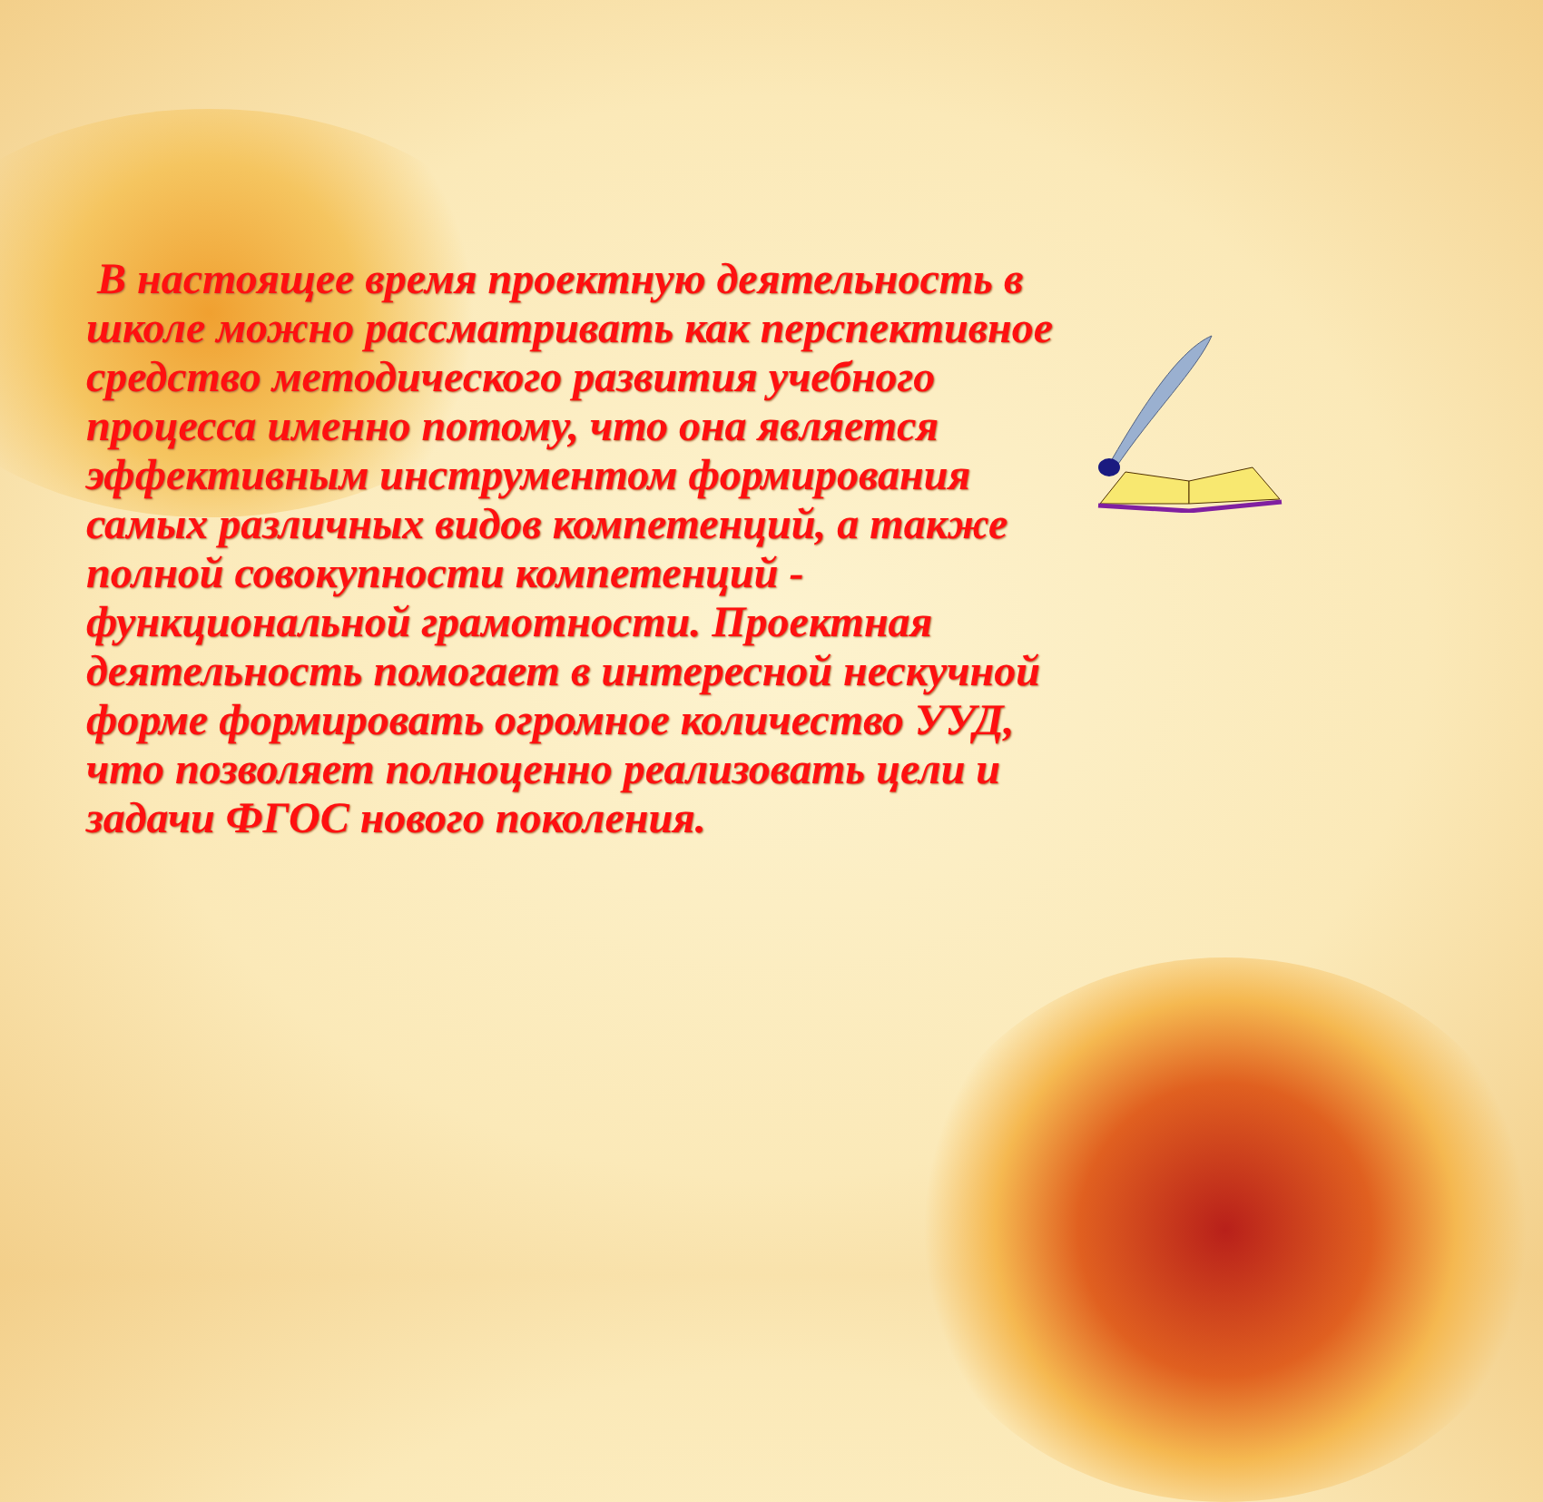В настоящее время проектную деятельность в школе можно рассматривать как перспективное средство методического развития учебного процесса именно потому, что она является эффективным инструментом формирования самых различных видов компетенций, а также полной совокупности компетенций - функциональной грамотности. Проектная деятельность помогает в интересной нескучной форме формировать огромное количество УУД, что позволяет полноценно реализовать цели и задачи ФГОС нового поколения.